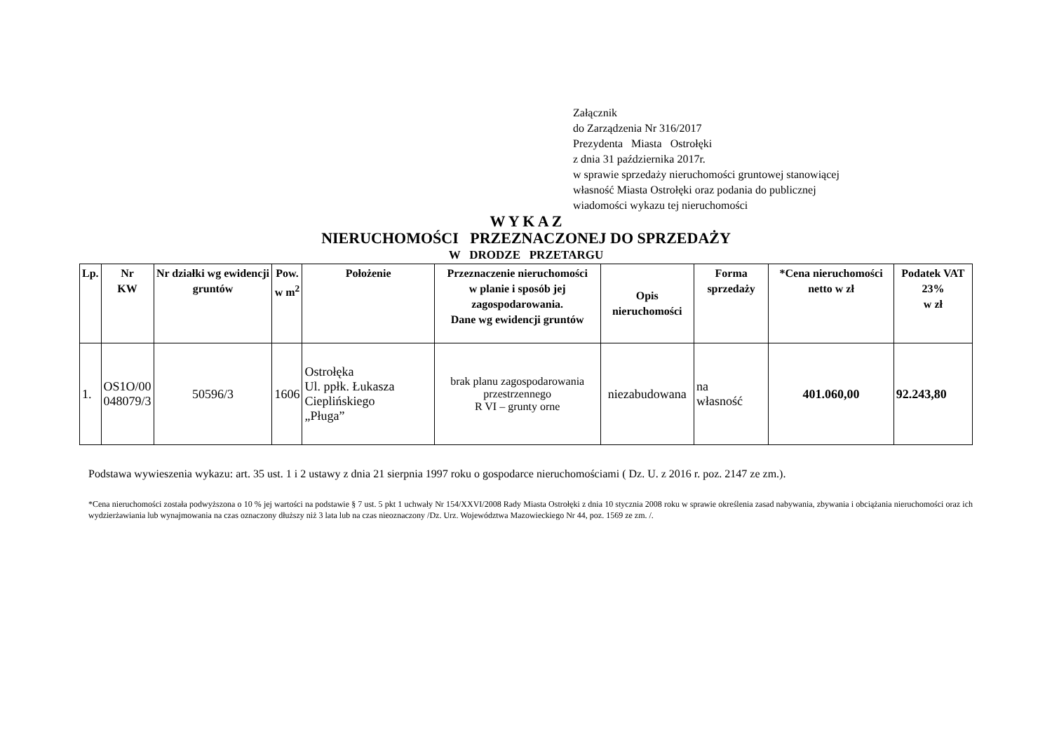Załącznik
do Zarządzenia Nr 316/2017
Prezydenta Miasta Ostrołęki
z dnia 31 października 2017r.
w sprawie sprzedaży nieruchomości gruntowej stanowiącej
własność Miasta Ostrołęki oraz podania do publicznej
wiadomości wykazu tej nieruchomości
W Y K A Z
NIERUCHOMOŚCI PRZEZNACZONEJ DO SPRZEDAŻY
W DRODZE PRZETARGU
| Lp. | Nr KW | Nr działki wg ewidencji gruntów | Pow. w m<sup>2</sup> | Położenie | Przeznaczenie nieruchomości w planie i sposób jej zagospodarowania. Dane wg ewidencji gruntów | Opis nieruchomości | Forma sprzedaży | *Cena nieruchomości netto w zł | Podatek VAT 23% w zł |
| --- | --- | --- | --- | --- | --- | --- | --- | --- | --- |
| 1. | OS1O/00 048079/3 | 50596/3 | 1606 | Ostrołęka Ul. ppłk. Łukasza Cieplińskiego „Pługa” | brak planu zagospodarowania przestrzennego R VI – grunty orne | niezabudowana | na własność | 401.060,00 | 92.243,80 |
Podstawa wywieszenia wykazu: art. 35 ust. 1 i 2 ustawy z dnia 21 sierpnia 1997 roku o gospodarce nieruchomościami ( Dz. U. z 2016 r. poz. 2147 ze zm.).
*Cena nieruchomości została podwyższona o 10 % jej wartości na podstawie § 7 ust. 5 pkt 1 uchwały Nr 154/XXVI/2008 Rady Miasta Ostrołęki z dnia 10 stycznia 2008 roku w sprawie określenia zasad nabywania, zbywania i obciążania nieruchomości oraz ich wydzierżawiania lub wynajmowania na czas oznaczony dłuższy niż 3 lata lub na czas nieoznaczony /Dz. Urz. Województwa Mazowieckiego Nr 44, poz. 1569 ze zm. /.